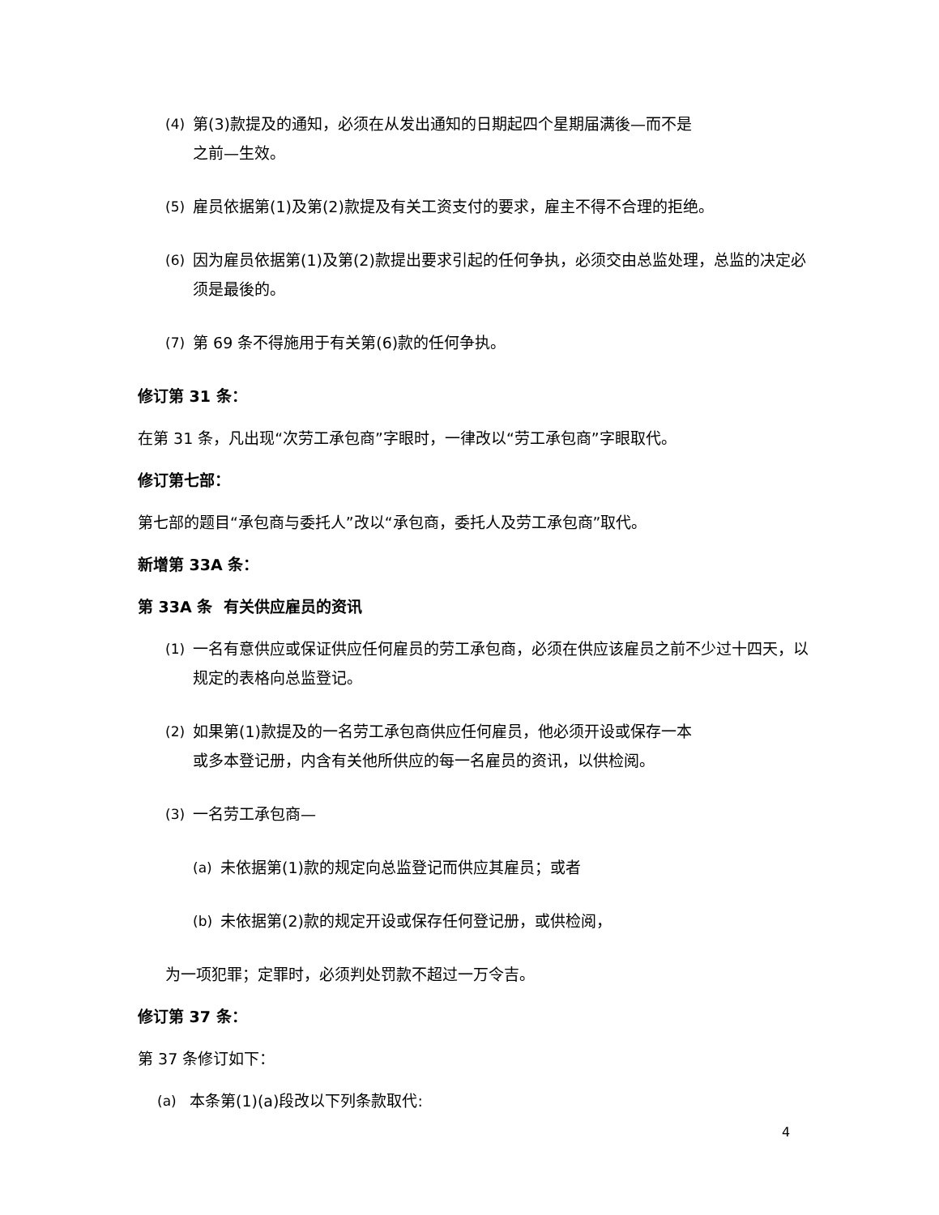(4) 第(3)款提及的通知，必须在从发出通知的日期起四个星期届满後—而不是
之前—生效。
(5) 雇员依据第(1)及第(2)款提及有关工资支付的要求，雇主不得不合理的拒绝。
(6) 因为雇员依据第(1)及第(2)款提出要求引起的任何争执，必须交由总监处理，总监的决定必须是最後的。
(7) 第 69 条不得施用于有关第(6)款的任何争执。
修订第 31 条：
在第 31 条，凡出现“次劳工承包商”字眼时，一律改以“劳工承包商”字眼取代。
修订第七部：
第七部的题目“承包商与委托人”改以“承包商，委托人及劳工承包商”取代。
新增第 33A 条：
第 33A 条 有关供应雇员的资讯
(1) 一名有意供应或保证供应任何雇员的劳工承包商，必须在供应该雇员之前不少过十四天，以规定的表格向总监登记。
(2) 如果第(1)款提及的一名劳工承包商供应任何雇员，他必须开设或保存一本
或多本登记册，内含有关他所供应的每一名雇员的资讯，以供检阅。
(3) 一名劳工承包商—
(a) 未依据第(1)款的规定向总监登记而供应其雇员；或者
(b) 未依据第(2)款的规定开设或保存任何登记册，或供检阅，
为一项犯罪；定罪时，必须判处罚款不超过一万令吉。
修订第 37 条：
第 37 条修订如下：
(a) 本条第(1)(a)段改以下列条款取代:
4